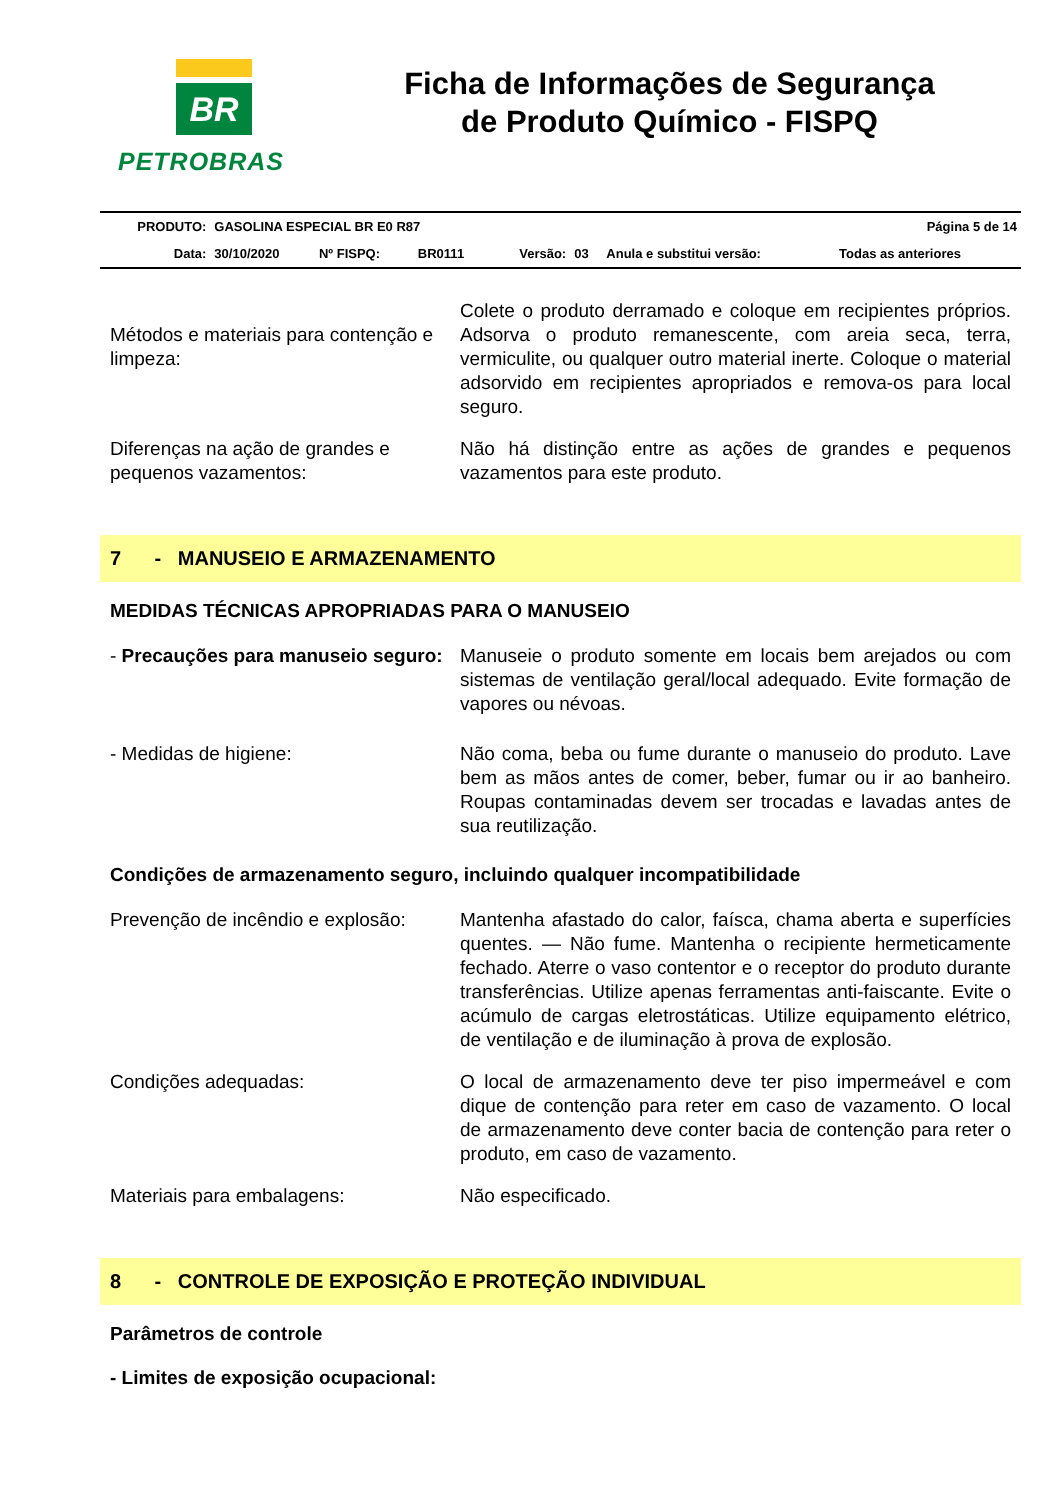BR
PETROBRAS
Ficha de Informações de Segurança
de Produto Químico - FISPQ
| PRODUTO: | GASOLINA ESPECIAL BR E0 R87 | | | | | Página 5 de 14 | |
| Data: | 30/10/2020 | Nº FISPQ: | BR0111 | Versão: | 03 | Anula e substitui versão: | Todas as anteriores |
Métodos e materiais para contenção e limpeza:
Colete o produto derramado e coloque em recipientes próprios. Adsorva o produto remanescente, com areia seca, terra, vermiculite, ou qualquer outro material inerte. Coloque o material adsorvido em recipientes apropriados e remova-os para local seguro.
Diferenças na ação de grandes e pequenos vazamentos:
Não há distinção entre as ações de grandes e pequenos vazamentos para este produto.
7 - MANUSEIO E ARMAZENAMENTO
MEDIDAS TÉCNICAS APROPRIADAS PARA O MANUSEIO
- Precauções para manuseio seguro:
Manuseie o produto somente em locais bem arejados ou com sistemas de ventilação geral/local adequado. Evite formação de vapores ou névoas.
- Medidas de higiene: Não coma, beba ou fume durante o manuseio do produto. Lave bem as mãos antes de comer, beber, fumar ou ir ao banheiro. Roupas contaminadas devem ser trocadas e lavadas antes de sua reutilização.
Condições de armazenamento seguro, incluindo qualquer incompatibilidade
Prevenção de incêndio e explosão:
Mantenha afastado do calor, faísca, chama aberta e superfícies quentes. — Não fume. Mantenha o recipiente hermeticamente fechado. Aterre o vaso contentor e o receptor do produto durante transferências. Utilize apenas ferramentas anti-faiscante. Evite o acúmulo de cargas eletrostáticas. Utilize equipamento elétrico, de ventilação e de iluminação à prova de explosão.
Condições adequadas: O local de armazenamento deve ter piso impermeável e com dique de contenção para reter em caso de vazamento. O local de armazenamento deve conter bacia de contenção para reter o produto, em caso de vazamento.
Materiais para embalagens: Não especificado.
8 - CONTROLE DE EXPOSIÇÃO E PROTEÇÃO INDIVIDUAL
Parâmetros de controle
- Limites de exposição ocupacional: